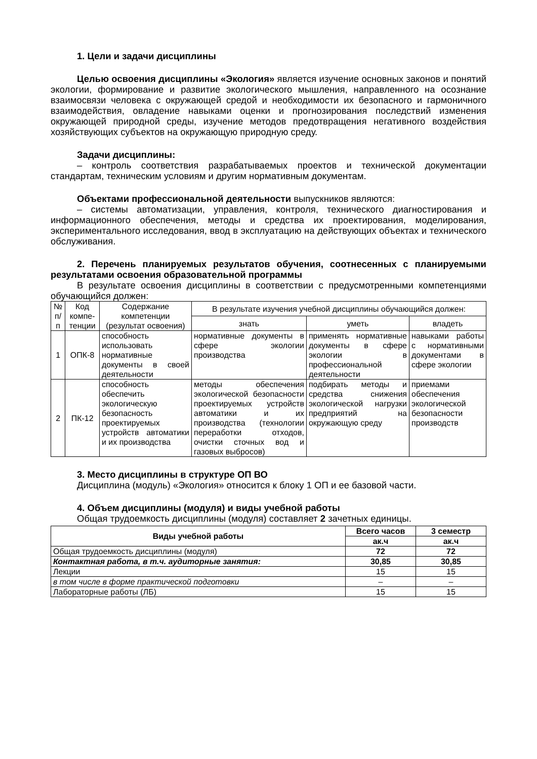1. Цели и задачи дисциплины
Целью освоения дисциплины «Экология» является изучение основных законов и понятий экологии, формирование и развитие экологического мышления, направленного на осознание взаимосвязи человека с окружающей средой и необходимости их безопасного и гармоничного взаимодействия, овладение навыками оценки и прогнозирования последствий изменения окружающей природной среды, изучение методов предотвращения негативного воздействия хозяйствующих субъектов на окружающую природную среду.
Задачи дисциплины:
– контроль соответствия разрабатываемых проектов и технической документации стандартам, техническим условиям и другим нормативным документам.
Объектами профессиональной деятельности выпускников являются:
– системы автоматизации, управления, контроля, технического диагностирования и информационного обеспечения, методы и средства их проектирования, моделирования, экспериментального исследования, ввод в эксплуатацию на действующих объектах и технического обслуживания.
2. Перечень планируемых результатов обучения, соотнесенных с планируемыми результатами освоения образовательной программы
В результате освоения дисциплины в соответствии с предусмотренными компетенциями обучающийся должен:
| № п/п | Код компе-тенции | Содержание компетенции (результат освоения) | В результате изучения учебной дисциплины обучающийся должен: | | |
| --- | --- | --- | --- | --- | --- |
| | | | знать | уметь | владеть |
| 1 | ОПК-8 | способность использовать нормативные документы в своей деятельности | нормативные документы в сфере экологии производства | применять нормативные документы в сфере экологии в профессиональной деятельности | навыками работы с нормативными документами в сфере экологии |
| 2 | ПК-12 | способность обеспечить экологическую безопасность проектируемых устройств автоматики и их производства | методы обеспечения экологической безопасности проектируемых устройств автоматики и их производства (технологии переработки отходов, очистки сточных вод и газовых выбросов) | подбирать методы и средства снижения экологической нагрузки предприятий на окружающую среду | приемами обеспечения экологической безопасности производств |
3. Место дисциплины в структуре ОП ВО
Дисциплина (модуль) «Экология» относится к блоку 1 ОП и ее базовой части.
4. Объем дисциплины (модуля) и виды учебной работы
Общая трудоемкость дисциплины (модуля) составляет 2 зачетных единицы.
| Виды учебной работы | Всего часов | 3 семестр |
| --- | --- | --- |
| | ак.ч | ак.ч |
| Общая трудоемкость дисциплины (модуля) | 72 | 72 |
| Контактная работа, в т.ч. аудиторные занятия: | 30,85 | 30,85 |
| Лекции | 15 | 15 |
| в том числе в форме практической подготовки | – | – |
| Лабораторные работы (ЛБ) | 15 | 15 |